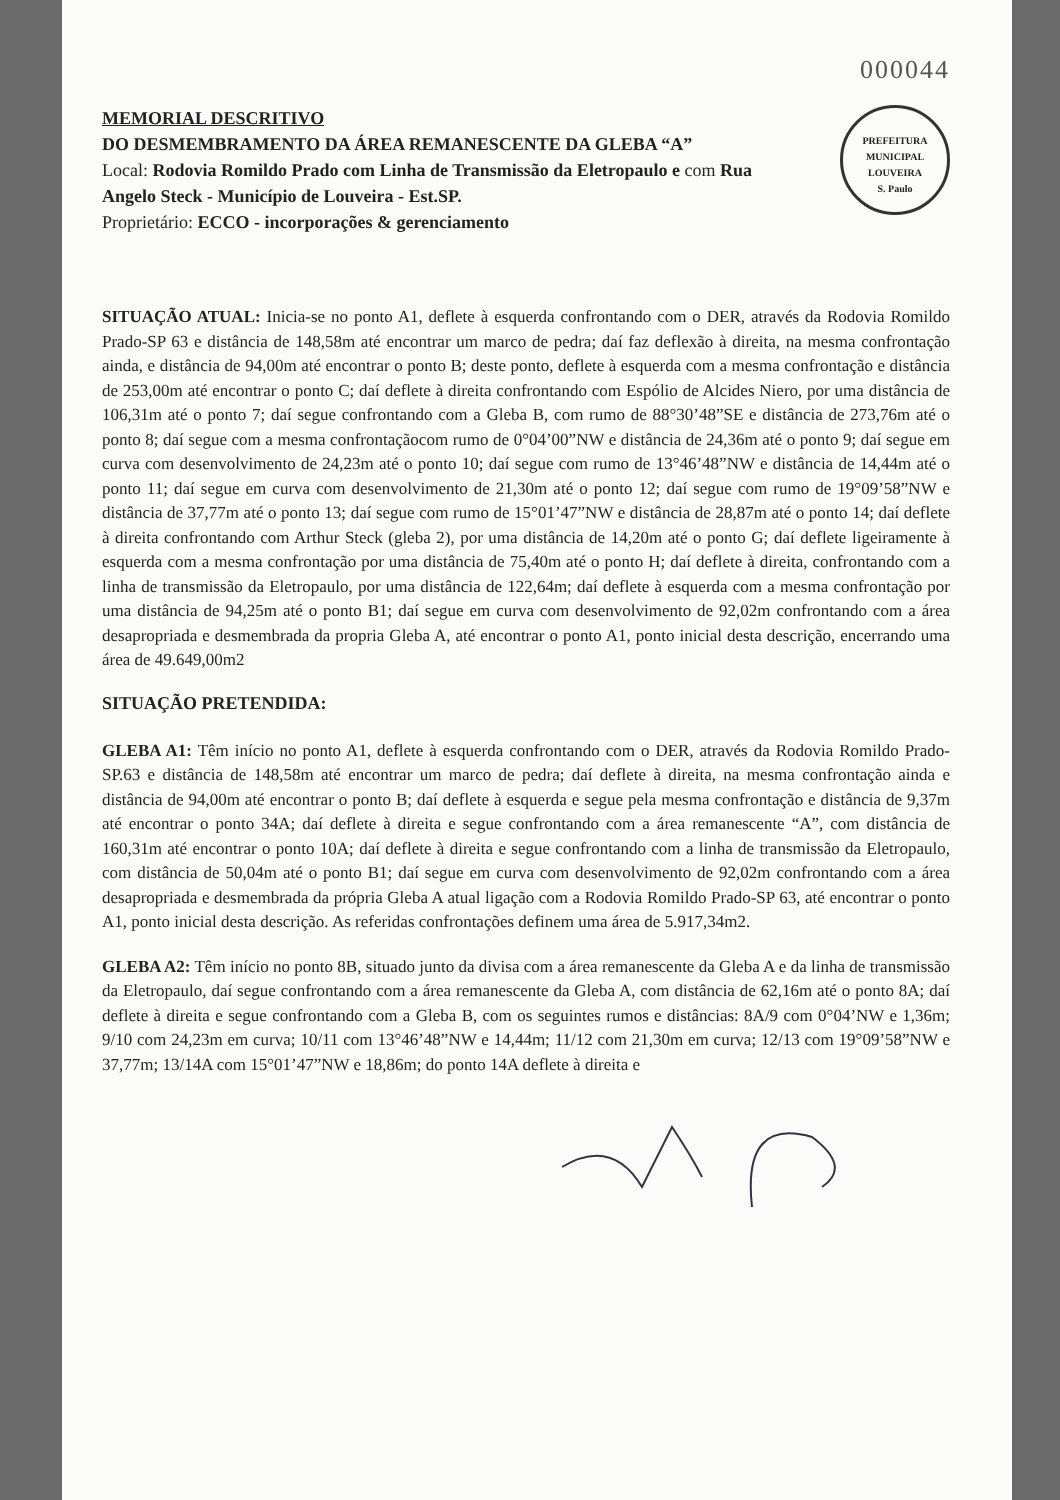000044
PREFEITURA MUNICIPAL
LOUVEIRA
S. Paulo
MEMORIAL DESCRITIVO
DO DESMEMBRAMENTO DA ÁREA REMANESCENTE DA GLEBA “A”
Local: Rodovia Romildo Prado com Linha de Transmissão da Eletropaulo e com Rua Angelo Steck - Município de Louveira - Est.SP.
Proprietário: ECCO - incorporações & gerenciamento
SITUAÇÃO ATUAL: Inicia-se no ponto A1, deflete à esquerda confrontando com o DER, através da Rodovia Romildo Prado-SP 63 e distância de 148,58m até encontrar um marco de pedra; daí faz deflexão à direita, na mesma confrontação ainda, e distância de 94,00m até encontrar o ponto B; deste ponto, deflete à esquerda com a mesma confrontação e distância de 253,00m até encontrar o ponto C; daí deflete à direita confrontando com Espólio de Alcides Niero, por uma distância de 106,31m até o ponto 7; daí segue confrontando com a Gleba B, com rumo de 88°30’48”SE e distância de 273,76m até o ponto 8; daí segue com a mesma confrontaçãocom rumo de 0°04’00”NW e distância de 24,36m até o ponto 9; daí segue em curva com desenvolvimento de 24,23m até o ponto 10; daí segue com rumo de 13°46’48”NW e distância de 14,44m até o ponto 11; daí segue em curva com desenvolvimento de 21,30m até o ponto 12; daí segue com rumo de 19°09’58”NW e distância de 37,77m até o ponto 13; daí segue com rumo de 15°01’47”NW e distância de 28,87m até o ponto 14; daí deflete à direita confrontando com Arthur Steck (gleba 2), por uma distância de 14,20m até o ponto G; daí deflete ligeiramente à esquerda com a mesma confrontação por uma distância de 75,40m até o ponto H; daí deflete à direita, confrontando com a linha de transmissão da Eletropaulo, por uma distância de 122,64m; daí deflete à esquerda com a mesma confrontação por uma distância de 94,25m até o ponto B1; daí segue em curva com desenvolvimento de 92,02m confrontando com a área desapropriada e desmembrada da propria Gleba A, até encontrar o ponto A1, ponto inicial desta descrição, encerrando uma área de 49.649,00m2
SITUAÇÃO PRETENDIDA:
GLEBA A1: Têm início no ponto A1, deflete à esquerda confrontando com o DER, através da Rodovia Romildo Prado-SP.63 e distância de 148,58m até encontrar um marco de pedra; daí deflete à direita, na mesma confrontação ainda e distância de 94,00m até encontrar o ponto B; daí deflete à esquerda e segue pela mesma confrontação e distância de 9,37m até encontrar o ponto 34A; daí deflete à direita e segue confrontando com a área remanescente “A”, com distância de 160,31m até encontrar o ponto 10A; daí deflete à direita e segue confrontando com a linha de transmissão da Eletropaulo, com distância de 50,04m até o ponto B1; daí segue em curva com desenvolvimento de 92,02m confrontando com a área desapropriada e desmembrada da própria Gleba A atual ligação com a Rodovia Romildo Prado-SP 63, até encontrar o ponto A1, ponto inicial desta descrição. As referidas confrontações definem uma área de 5.917,34m2.
GLEBA A2: Têm início no ponto 8B, situado junto da divisa com a área remanescente da Gleba A e da linha de transmissão da Eletropaulo, daí segue confrontando com a área remanescente da Gleba A, com distância de 62,16m até o ponto 8A; daí deflete à direita e segue confrontando com a Gleba B, com os seguintes rumos e distâncias: 8A/9 com 0°04’NW e 1,36m; 9/10 com 24,23m em curva; 10/11 com 13°46’48”NW e 14,44m; 11/12 com 21,30m em curva; 12/13 com 19°09’58”NW e 37,77m; 13/14A com 15°01’47”NW e 18,86m; do ponto 14A deflete à direita e